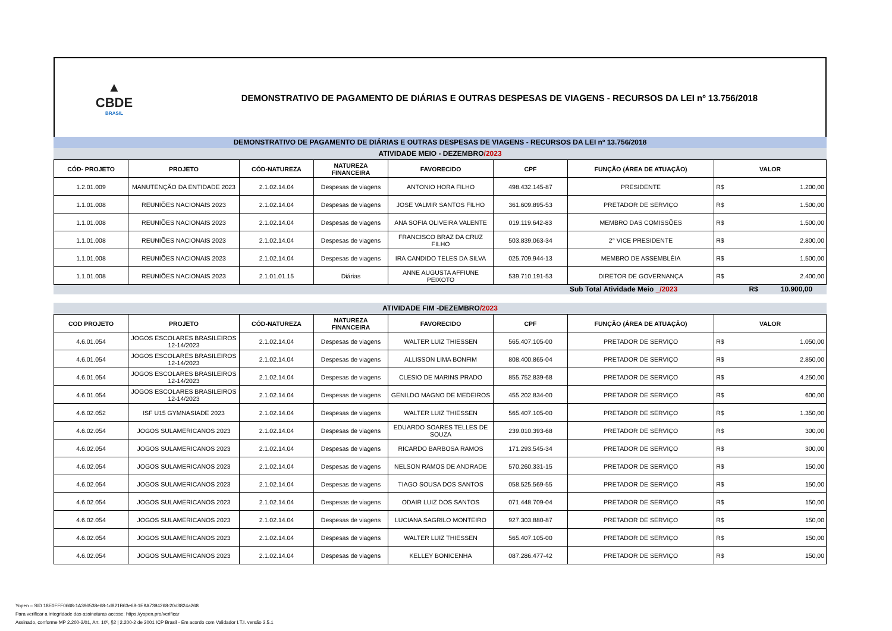▲
CBDE
BRASIL
DEMONSTRATIVO DE PAGAMENTO DE DIÁRIAS E OUTRAS DESPESAS DE VIAGENS - RECURSOS DA LEI nº 13.756/2018
DEMONSTRATIVO DE PAGAMENTO DE DIÁRIAS E OUTRAS DESPESAS DE VIAGENS - RECURSOS DA LEI nº 13.756/2018
ATIVIDADE MEIO - DEZEMBRO/2023
| CÓD- PROJETO | PROJETO | CÓD-NATUREZA | NATUREZA FINANCEIRA | FAVORECIDO | CPF | FUNÇÃO (ÁREA DE ATUAÇÃO) | VALOR | |
| --- | --- | --- | --- | --- | --- | --- | --- | --- |
| 1.2.01.009 | MANUTENÇÃO DA ENTIDADE 2023 | 2.1.02.14.04 | Despesas de viagens | ANTONIO HORA FILHO | 498.432.145-87 | PRESIDENTE | R$ | 1.200,00 |
| 1.1.01.008 | REUNIÕES NACIONAIS 2023 | 2.1.02.14.04 | Despesas de viagens | JOSE VALMIR SANTOS FILHO | 361.609.895-53 | PRETADOR DE SERVIÇO | R$ | 1.500,00 |
| 1.1.01.008 | REUNIÕES NACIONAIS 2023 | 2.1.02.14.04 | Despesas de viagens | ANA SOFIA OLIVEIRA VALENTE | 019.119.642-83 | MEMBRO DAS COMISSÕES | R$ | 1.500,00 |
| 1.1.01.008 | REUNIÕES NACIONAIS 2023 | 2.1.02.14.04 | Despesas de viagens | FRANCISCO BRAZ DA CRUZ FILHO | 503.839.063-34 | 2° VICE PRESIDENTE | R$ | 2.800,00 |
| 1.1.01.008 | REUNIÕES NACIONAIS 2023 | 2.1.02.14.04 | Despesas de viagens | IRA CANDIDO TELES DA SILVA | 025.709.944-13 | MEMBRO DE ASSEMBLÉIA | R$ | 1.500,00 |
| 1.1.01.008 | REUNIÕES NACIONAIS 2023 | 2.1.01.01.15 | Diárias | ANNE AUGUSTA AFFIUNE PEIXOTO | 539.710.191-53 | DIRETOR DE GOVERNANÇA | R$ | 2.400,00 |
Sub Total Atividade Meio _/2023 R$ 10.900,00
ATIVIDADE FIM -DEZEMBRO/2023
| COD PROJETO | PROJETO | CÓD-NATUREZA | NATUREZA FINANCEIRA | FAVORECIDO | CPF | FUNÇÃO (ÁREA DE ATUAÇÃO) | VALOR | |
| --- | --- | --- | --- | --- | --- | --- | --- | --- |
| 4.6.01.054 | JOGOS ESCOLARES BRASILEIROS 12-14/2023 | 2.1.02.14.04 | Despesas de viagens | WALTER LUIZ THIESSEN | 565.407.105-00 | PRETADOR DE SERVIÇO | R$ | 1.050,00 |
| 4.6.01.054 | JOGOS ESCOLARES BRASILEIROS 12-14/2023 | 2.1.02.14.04 | Despesas de viagens | ALLISSON LIMA BONFIM | 808.400.865-04 | PRETADOR DE SERVIÇO | R$ | 2.850,00 |
| 4.6.01.054 | JOGOS ESCOLARES BRASILEIROS 12-14/2023 | 2.1.02.14.04 | Despesas de viagens | CLESIO DE MARINS PRADO | 855.752.839-68 | PRETADOR DE SERVIÇO | R$ | 4.250,00 |
| 4.6.01.054 | JOGOS ESCOLARES BRASILEIROS 12-14/2023 | 2.1.02.14.04 | Despesas de viagens | GENILDO MAGNO DE MEDEIROS | 455.202.834-00 | PRETADOR DE SERVIÇO | R$ | 600,00 |
| 4.6.02.052 | ISF U15 GYMNASIADE 2023 | 2.1.02.14.04 | Despesas de viagens | WALTER LUIZ THIESSEN | 565.407.105-00 | PRETADOR DE SERVIÇO | R$ | 1.350,00 |
| 4.6.02.054 | JOGOS SULAMERICANOS 2023 | 2.1.02.14.04 | Despesas de viagens | EDUARDO SOARES TELLES DE SOUZA | 239.010.393-68 | PRETADOR DE SERVIÇO | R$ | 300,00 |
| 4.6.02.054 | JOGOS SULAMERICANOS 2023 | 2.1.02.14.04 | Despesas de viagens | RICARDO BARBOSA RAMOS | 171.293.545-34 | PRETADOR DE SERVIÇO | R$ | 300,00 |
| 4.6.02.054 | JOGOS SULAMERICANOS 2023 | 2.1.02.14.04 | Despesas de viagens | NELSON RAMOS DE ANDRADE | 570.260.331-15 | PRETADOR DE SERVIÇO | R$ | 150,00 |
| 4.6.02.054 | JOGOS SULAMERICANOS 2023 | 2.1.02.14.04 | Despesas de viagens | TIAGO SOUSA DOS SANTOS | 058.525.569-55 | PRETADOR DE SERVIÇO | R$ | 150,00 |
| 4.6.02.054 | JOGOS SULAMERICANOS 2023 | 2.1.02.14.04 | Despesas de viagens | ODAIR LUIZ DOS SANTOS | 071.448.709-04 | PRETADOR DE SERVIÇO | R$ | 150,00 |
| 4.6.02.054 | JOGOS SULAMERICANOS 2023 | 2.1.02.14.04 | Despesas de viagens | LUCIANA SAGRILO MONTEIRO | 927.303.880-87 | PRETADOR DE SERVIÇO | R$ | 150,00 |
| 4.6.02.054 | JOGOS SULAMERICANOS 2023 | 2.1.02.14.04 | Despesas de viagens | WALTER LUIZ THIESSEN | 565.407.105-00 | PRETADOR DE SERVIÇO | R$ | 150,00 |
| 4.6.02.054 | JOGOS SULAMERICANOS 2023 | 2.1.02.14.04 | Despesas de viagens | KELLEY BONICENHA | 087.286.477-42 | PRETADOR DE SERVIÇO | R$ | 150,00 |
Yopen – SID 18E0FFF0668-1A396538e68-1d821B63e68-1E9A7394268-20d3824a268
Para verificar a integridade das assinaturas acesse: https://yopen.pro/verificar
Assinado, conforme MP 2.200-2/01, Art. 10º, §2 | 2.200-2 de 2001 ICP Brasil - Em acordo com Validador I.T.I. versão 2.5.1